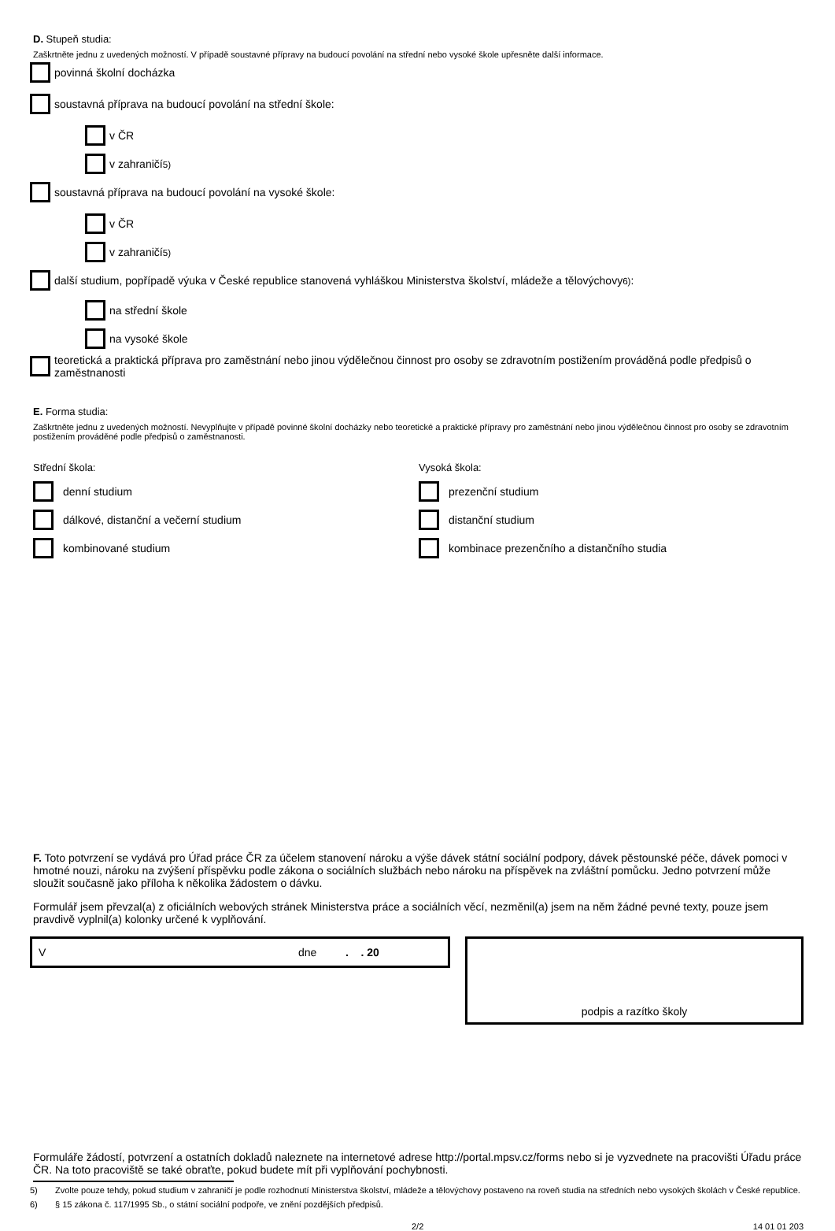D. Stupeň studia:
Zaškrtněte jednu z uvedených možností. V případě soustavné přípravy na budoucí povolání na střední nebo vysoké škole upřesněte další informace.
povinná školní docházka
soustavná příprava na budoucí povolání na střední škole:
v ČR
v zahraničí<sup>5)</sup>
soustavná příprava na budoucí povolání na vysoké škole:
v ČR
v zahraničí<sup>5)</sup>
další studium, popřípadě výuka v České republice stanovená vyhláškou Ministerstva školství, mládeže a tělovýchovy<sup>6)</sup>:
na střední škole
na vysoké škole
teoretická a praktická příprava pro zaměstnání nebo jinou výdělečnou činnost pro osoby se zdravotním postižením prováděná podle předpisů o zaměstnanosti
E. Forma studia:
Zaškrtněte jednu z uvedených možností. Nevyplňujte v případě povinné školní docházky nebo teoretické a praktické přípravy pro zaměstnání nebo jinou výdělečnou činnost pro osoby se zdravotním postižením prováděné podle předpisů o zaměstnanosti.
Střední škola:
denní studium
dálkové, distanční a večerní studium
kombinované studium
Vysoká škola:
prezenční studium
distanční studium
kombinace prezenčního a distančního studia
F. Toto potvrzení se vydává pro Úřad práce ČR za účelem stanovení nároku a výše dávek státní sociální podpory, dávek pěstounské péče, dávek pomoci v hmotné nouzi, nároku na zvýšení příspěvku podle zákona o sociálních službách nebo nároku na příspěvek na zvláštní pomůcku. Jedno potvrzení může sloužit současně jako příloha k několika žádostem o dávku.
Formulář jsem převzal(a) z oficiálních webových stránek Ministerstva práce a sociálních věcí, nezměnil(a) jsem na něm žádné pevné texty, pouze jsem pravdivě vyplnil(a) kolonky určené k vyplňování.
Vdne. . 20
podpis a razítko školy
Formuláře žádostí, potvrzení a ostatních dokladů naleznete na internetové adrese http://portal.mpsv.cz/forms nebo si je vyzvednete na pracovišti Úřadu práce ČR. Na toto pracoviště se také obraťte, pokud budete mít při vyplňování pochybnosti.
5) Zvolte pouze tehdy, pokud studium v zahraničí je podle rozhodnutí Ministerstva školství, mládeže a tělovýchovy postaveno na roveň studia na středních nebo vysokých školách v České republice.
6) § 15 zákona č. 117/1995 Sb., o státní sociální podpoře, ve znění pozdějších předpisů.
2/2 14 01 01 203